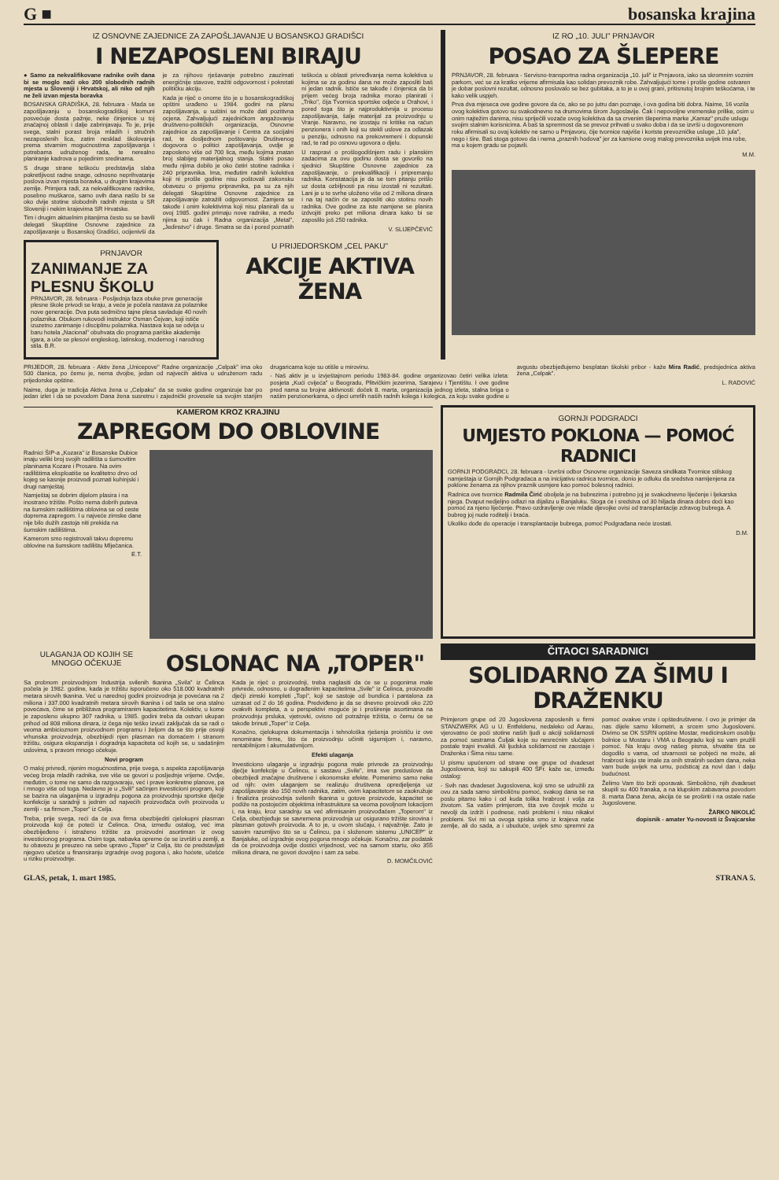G ■ bosanska krajina
IZ OSNOVNE ZAJEDNICE ZA ZAPOŠLJAVANJE U BOSANSKOJ GRADIŠCI
I NEZAPOSLENI BIRAJU
● Samo za nekvalifikovane radnike ovih dana bi se moglo naći oko 200 slobodnih radnih mjesta u Sloveniji i Hrvatskoj, ali niko od njih ne želi izvan mjesta boravka
BOSANSKA GRADIŠKA, 28. februara - Mada se zapošljavanju u bosanskogradiškoj komuni posvećuje dosta pažnje, neke činjenice u toj značajnoj oblasti i dalje zabrinjavaju. To je, prije svega, stalni porast broja mladih i stručnih nezaposlenih lica, zatim nesklad školovanja prema stvarnim mogućnostima zapošljavanja i potrebama udruženog rada, te nerealno planiranje kadrova u pojedinim sredinama.
S druge strane teškoću predstavlja slaba pokretljivost radne snage, odnosno neprihvatanje poslova izvan mjesta boravka, u drugim krajevima zemlje. Primjera radi, za nekvalifikovane radnike, posebno muškarce, samo ovih dana našlo bi se oko dvije stotine slobodnih radnih mjesta u SR Sloveniji i nekim krajevima SR Hrvatske.
Tim i drugim aktuelnim pitanjima često su se bavili delegati Skupštine Osnovne zajednice za zapošljavanje u Bosanskoj Gradišci, ocijenivši da je za njihovo rješavanje potrebno zauzimati energičnije stavove, tražiti odgovornost i pokretati političku akciju.
Kada je riječ o onome što je u bosanskogradiškoj opštini urađeno u 1984. godini na planu zapošljavanja, u suštini se može dati pozitivna ocjena. Zahvaljujući zajedničkom angažovanju društveno-političkih organizacija, Osnovne zajednice za zapošljavanje i Centra za socijalni rad, te dosljednom poštovanju Društvenog dogovora o politici zapošljavanja, ovdje je zaposleno više od 700 lica, među kojima znatan broj slabijeg materijalnog stanja. Stalni posao među njima dobilo je oko četiri stotine radnika i 240 pripravnika. Ima, međutim radnih kolektiva koji ni prošle godine nisu poštovali zakonsku obavezu o prijemu pripravnika, pa su za njih delegati Skupštine Osnovne zajednice za zapošljavanje zatražili odgovornost. Zamjera se takođe i onim kolektivima koji nisu planirali da u ovoj 1985. godini primaju nove radnike, a među njima su čak i Radna organizacija „Metal", „Jedinstvo" i druge. Smatra se da i pored poznatih teškoća u oblasti privređivanja nema kolektiva u kojima se za godinu dana ne može zaposliti baš ni jedan radnik. Ističe se takođe i činjenica da bi prijem većeg broja radnika morao planirati i „Triko", čija Tvornica sportske odjeće u Orahovi, i pored toga što je najproduktivnija u procesu zapošljavanja, šalje materijal za proizvodnju u Vranje. Naravno, ne izostaju ni kritike na račun penzionera i onih koji su stekli uslove za odlazak u penziju, odnosno na prekovremeni i dopunski rad, te rad po osnovu ugovora o djelu.
U raspravi o prošlogodišnjem radu i planskim zadacima za ovu godinu dosta se govorilo na sjednici Skupštine Osnovne zajednice za zapošljavanje, o prekvalifikaciji i pripremanju radnika. Konstatacija je da se tom pitanju prišlo uz dosta ozbiljnosti pa nisu izostali ni rezultati. Lani je u te svrhe uloženo više od 2 miliona dinara i na taj način će se zaposliti oko stotinu novih radnika. Ove godine za iste namjene se planira izdvojiti preko pet miliona dinara kako bi se zaposlilo još 250 radnika.
V. SLIJEPČEVIĆ
PRNJAVOR
ZANIMANJE ZA PLESNU ŠKOLU
PRNJAVOR, 28. februara - Posljednja faza obuke prve generacije plesne škole privodi se kraju, a veće je počela nastava za polaznike nove generacije. Dva puta sedmično tajne plesa savladuje 40 novih polaznika. Obukom rukovodi instruktor Osman Čejvan, koji ističe izuzetno zanimanje i disciplinu polaznika. Nastava koja se odvija u baru hotela „Nacional" obuhvata dio programa pariške akademije igara, a uče se plesovi engleskog, latinskog, modernog i narodnog stila. B.R.
U PRIJEDORSKOM „CEL PAKU"
AKCIJE AKTIVA ŽENA
IZ RO „10. JULI" PRNJAVOR
POSAO ZA ŠLEPERE
PRNJAVOR, 28. februara - Servisno-transportna radna organizacija „10. juli" iz Prnjavora, iako sa skromnim voznim parkom, već se za kratko vrijeme afirmisala kao solidan prevoznik robe. Zahvaljujući tome i prošle godine ostvaren je dobar poslovni rezultat, odnosno poslovalo se bez gubitaka, a to je u ovoj grani, pritisnutoj brojnim teškoćama, i te kako velik uspjeh.
Prva dva mjeseca ove godine govore da će, ako se po jutru dan poznaje, i ova godina biti dobra. Naime, 16 vozila ovog kolektiva gotovo su svakodnevno na drumovima širom Jugoslavije. Čak i nepovoljne vremenske prilike, osim u onim najtežim danima, nisu spriječili vozače ovog kolektiva da sa crvenim šleperima marke „Kamaz" pruže uslugu svojim stalnim korisnicima. A baš ta spremnost da se prevoz prihvati u svako doba i da se izvrši u dogovorenom roku afirmisali su ovaj kolektiv ne samo u Prnjavoru, čije tvornice najviše i koriste prevozničke usluge „10. jula", nego i šire. Baš stoga gotovo da i nema „praznih hodova" jer za kamione ovog malog prevoznika uvijek ima robe, ma u kojem gradu se pojavili.
M.M.
PRIJEDOR, 28. februara - Aktiv žena „Unicepove" Radne organizacije „Celpak" ima oko 500 članica, po čemu je, nema dvojbe, jedan od najvećih aktiva u udruženom radu prijedorske opštine.
Naime, duga je tradicija Aktiva žena u „Celpaku" da se svake godine organizuje bar po jedan izlet i da se povodom Dana žena susretnu i zajednički provesele sa svojim starijim drugaricama koje su otišle u mirovinu.
- Naš aktiv je u izvještajnom periodu 1983-84. godine organizovao četiri velika izleta: posjeta „Kući cvijeća" u Beogradu, Plitvičkim jezerima, Sarajevu i Tjentištu. I ove godine pred nama su brojne aktivnosti: doček 8. marta, organizacija jednog izleta, stalna briga o našim penzionerkama, o djeci umrlih naših radnih kolega i kolegica, za koju svake godine u avgustu obezbjeđujemo besplatan školski pribor - kaže Mira Radić, predsjednica aktiva žena „Celpak".
L. RADOVIĆ
KAMEROM KROZ KRAJINU
ZAPREGOM DO OBLOVINE
Radnici ŠIP-a „Kozara" iz Bosanske Dubice imaju veliki broj svojih radilišta u šumovitim planinama Kozare i Prosare. Na ovim radilištima eksploatiše se kvalitetno drvo od kojeg se kasnije proizvodi poznati kuhinjski i drugi namještaj.
Namještaj se dobrim dijelom plasira i na inostrano tržište. Pošto nema dobrih puteva na šumskim radilištima oblovina se od ceste doprema zapregom. I u najveće zimske dane nije bilo dužih zastoja niti prekida na šumskim radilištima.
Kamerom smo registrovali takvu dopremu oblovine na šumskom radilištu Mlječanica.
E.T.
GORNJI PODGRADCI
UMJESTO POKLONA — POMOĆ RADNICI
GORNJI PODGRADCI, 28. februara - Izvršni odbor Osnovne organizacije Saveza sindikata Tvornice stilskog namještaja iz Gornjih Podgradaca a na inicijativu radnica tvornice, donio je odluku da sredstva namijenjena za poklone ženama za njihov praznik usmjere kao pomoć bolesnoj radnici.
Radnica ove tvornice Radmila Čirić oboljela je na bubrezima i potrebno joj je svakodnevno liječenje i ljekarska njega. Dvaput nedjeljno odlazi na dijalizu u Banjaluku. Stoga će i sredstva od 30 hiljada dinara dobro doći kao pomoć za njeno liječenje. Pravo ozdravljenje ove mlade djevojke ovisi od transplantacije zdravog bubrega. A bubreg joj nude roditelji i braća.
Ukoliko dođe do operacije i transplantacije bubrega, pomoć Podgrađana neće izostati.
D.M.
ULAGANJA OD KOJIH SE MNOGO OČEKUJE
OSLONAC NA „TOPER"
Sa probnom proizvodnjom Industrija svilenih tkanina „Svila" iz Čelinca počela je 1982. godine, kada je tržištu isporučeno oko 518.000 kvadratnih metara sirovih tkanina. Već u narednoj godini proizvodnja je povećana na 2 miliona i 337.000 kvadratnih metara sirovih tkanina i od tada se ona stalno povećava, čime se približava programiranim kapacitetima. Kolektiv, u kome je zaposleno ukupno 307 radnika, u 1985. godini treba da ostvari ukupan prihod od 808 miliona dinara, iz čega nije teško izvući zaključak da se radi o veoma ambicioznom proizvodnom programu i željom da se što prije osvoji vrhunska proizvodnja, obezbijedi njen plasman na domaćem i stranom tržištu, osigura ekspanzija i dogradnja kapaciteta od kojih se, u sadašnjim uslovima, s pravom mnogo očekuje.
Novi program
O maloj privredi, njenim mogućnostima, prije svega, s aspekta zapošljavanja većeg broja mladih radnika, sve više se govori u posljednje vrijeme. Ovdje, međutim, o tome ne samo da razgovaraju, već i prave konkretne planove, pa i mnogo više od toga. Nedavno je u „Svili" sačinjen investicioni program, koji se bazira na ulaganjima u izgradnju pogona za proizvodnju sportske dječje konfekcije u saradnji s jednim od najvećih proizvođača ovih proizvoda u zemlji - sa firmom „Toper" iz Celja.
Treba, prije svega, reći da će ova firma obezbijediti cjelokupni plasman proizvoda koji će poteći iz Čelinca. Ona, između ostalog, već ima obezbijeđeno i istraženo tržište za proizvodni asortiman iz ovog investicionog programa. Osim toga, nabavka opreme će se izvršiti u zemlji, a tu obavezu je preuzeo na sebe upravo „Toper" iz Celja, što će predstavljati njegovo učešće u finansiranju izgradnje ovog pogona i, ako hoćete, učešće u riziku proizvodnje.
Kada je riječ o proizvodnji, treba naglasiti da će se u pogonima male privrede, odnosno, u dograđenim kapacitetima „Svile" iz Čelinca, proizvoditi dječji zimski kompleti „Topi", koji se sastoje od bundica i pantalona za uzrasat od 2 do 16 godina. Predviđeno je da se dnevno proizvodi oko 220 ovakvih kompleta, a u perspektivi moguće je i proširenje asortimana na proizvodnju prsluka, vjetrovki, ovisno od potražnje tržišta, o čemu će se takođe brinuti „Toper" iz Celja.
Konačno, cjelokupna dokumentacija i tehnološka rješenja proističu iz ove renomirane firme, što će proizvodnju učiniti sigurnijom i, naravno, rentabilnijom i akumulativnijom.
Efekti ulaganja
Investiciono ulaganje u izgradnju pogona male privrede za proizvodnju dječje konfekcije u Čelincu, u sastavu „Svile", ima sve preduslove da obezbijedi značajne društvene i ekonomske efekte. Pomenimo samo neke od njih: ovim ulaganjem se realizuju društvena opredjeljenja uz zapošljavanje oko 150 novih radnika, zatim, ovim kapacitetom se zaokružuje i finalizira proizvodnja svilenih tkanina u gotove proizvode, kapacitet se podiže na postojećim objektima infrastrukture sa veoma povoljnom lokacijom i, na kraju, kroz saradnju sa već afirmisanim proizvođačem „Toperom" iz Celja, obezbjeđuje se savremena proizvodnja uz osigurano tržište sirovina i plasman gotovih proizvoda. A to je, u ovom slučaju, i najvažnije. Zato je sasvim razumljivo što se u Čelincu, pa i složenom sistemu „UNICEP" iz Banjaluke, od izgradnje ovog pogona mnogo očekuje. Konačno, zar podatak da će proizvodnja ovdje dostići vrijednost, već na samom startu, oko 355 miliona dinara, ne govori dovoljno i sam za sebe.
D. MOMČILOVIĆ
ČITAOCI SARADNICI
SOLIDARNO ZA ŠIMU I DRAŽENKU
Primjerom grupe od 20 Jugoslovena zaposlenih u firmi STANZWERK AG u U. Entfeldenu, nedaleko od Aarau, vjerovatno će poći stotine naših ljudi u akciji solidarnosti za pomoć sestrama Čuljak koje su nesrećnim slučajem postale trajni invalidi. Ali ljudska solidarnost ne zaostaje i Draženka i Šima nisu same.
U pismu upućenom od strane ove grupe od dvadeset Jugoslovena, koji su sakupili 400 ŠFr. kaže se, između ostalog:
- Svih nas dvadeset Jugoslovena, koji smo se udružili za ovu za sada samo simboličnu pomoć, svakog dana se na poslu pitamo kako i od kuda tolika hrabrost i volja za životom. Sa vašim primjerom, šta sve čovjek može u nevolji da izdrži i podnese, naši problemi i nisu nikakvi problemi. Svi mi sa ovoga spiska smo iz krajeva naše zemlje, ali do sada, a i ubuduće, uvijek smo spremni za pomoć ovakve vrste i opštedruštvene. I ovo je primjer da nas dijele samo kilometri, a srcem smo Jugosloveni. Divimo se OK SSRN opštine Mostar, medicinskom osoblju bolnice u Mostaru i VMA u Beogradu koji su vam pružili pomoć. Na kraju ovog našeg pisma, shvatite šta se dogodilo s vama, od stvarnosti se pobjeći ne može, ali hrabrost koju ste imale za onih strašnih sedam dana, neka vam bude uvijek na umu, podsticaj za novi dan i dalju budućnost.
Želimo Vam što brži oporavak. Simbolično, njih dvadeset skupili su 400 franaka, a na klupskim zabavama povodom 8. marta Dana žena, akcija će se proširiti i na ostale naše Jugoslovene.
ŽARKO NIKOLIĆ
dopisnik - amater Yu-novosti iz Švajcarske
GLAS, petak, 1. mart 1985. STRANA 5.